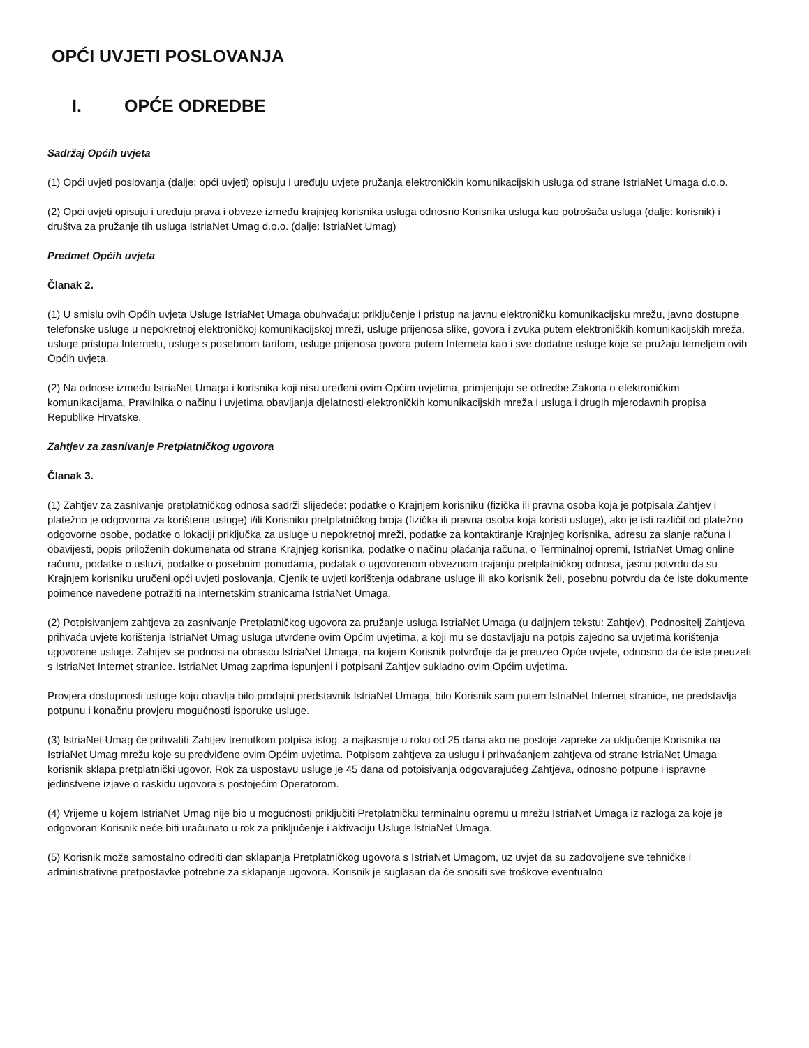OPĆI UVJETI POSLOVANJA
I. OPĆE ODREDBE
Sadržaj Općih uvjeta
(1) Opći uvjeti poslovanja (dalje: opći uvjeti) opisuju i uređuju uvjete pružanja elektroničkih komunikacijskih usluga od strane IstriaNet Umaga d.o.o.
(2) Opći uvjeti opisuju i uređuju prava i obveze između krajnjeg korisnika usluga odnosno Korisnika usluga kao potrošača usluga (dalje: korisnik) i društva za pružanje tih usluga IstriaNet Umag d.o.o. (dalje: IstriaNet Umag)
Predmet Općih uvjeta
Članak 2.
(1) U smislu ovih Općih uvjeta Usluge IstriaNet Umaga obuhvaćaju: priključenje i pristup na javnu elektroničku komunikacijsku mrežu, javno dostupne telefonske usluge u nepokretnoj elektroničkoj komunikacijskoj mreži, usluge prijenosa slike, govora i zvuka putem elektroničkih komunikacijskih mreža, usluge pristupa Internetu, usluge s posebnom tarifom, usluge prijenosa govora putem Interneta kao i sve dodatne usluge koje se pružaju temeljem ovih Općih uvjeta.
(2) Na odnose između IstriaNet Umaga i korisnika koji nisu uređeni ovim Općim uvjetima, primjenjuju se odredbe Zakona o elektroničkim komunikacijama, Pravilnika o načinu i uvjetima obavljanja djelatnosti elektroničkih komunikacijskih mreža i usluga i drugih mjerodavnih propisa Republike Hrvatske.
Zahtjev za zasnivanje Pretplatničkog ugovora
Članak 3.
(1) Zahtjev za zasnivanje pretplatničkog odnosa sadrži slijedeće: podatke o Krajnjem korisniku (fizička ili pravna osoba koja je potpisala Zahtjev i platežno je odgovorna za korištene usluge) i/ili Korisniku pretplatničkog broja (fizička ili pravna osoba koja koristi usluge), ako je isti različit od platežno odgovorne osobe, podatke o lokaciji priključka za usluge u nepokretnoj mreži, podatke za kontaktiranje Krajnjeg korisnika, adresu za slanje računa i obavijesti, popis priloženih dokumenata od strane Krajnjeg korisnika, podatke o načinu plaćanja računa, o Terminalnoj opremi, IstriaNet Umag online računu, podatke o usluzi, podatke o posebnim ponudama, podatak o ugovorenom obveznom trajanju pretplatničkog odnosa, jasnu potvrdu da su Krajnjem korisniku uručeni opći uvjeti poslovanja, Cjenik te uvjeti korištenja odabrane usluge ili ako korisnik želi, posebnu potvrdu da će iste dokumente poimence navedene potražiti na internetskim stranicama IstriaNet Umaga.
(2) Potpisivanjem zahtjeva za zasnivanje Pretplatničkog ugovora za pružanje usluga IstriaNet Umaga (u daljnjem tekstu: Zahtjev), Podnositelj Zahtjeva prihvaća uvjete korištenja IstriaNet Umag usluga utvrđene ovim Općim uvjetima, a koji mu se dostavljaju na potpis zajedno sa uvjetima korištenja ugovorene usluge. Zahtjev se podnosi na obrascu IstriaNet Umaga, na kojem Korisnik potvrđuje da je preuzeo Opće uvjete, odnosno da će iste preuzeti s IstriaNet Internet stranice. IstriaNet Umag zaprima ispunjeni i potpisani Zahtjev sukladno ovim Općim uvjetima.
Provjera dostupnosti usluge koju obavlja bilo prodajni predstavnik IstriaNet Umaga, bilo Korisnik sam putem IstriaNet Internet stranice, ne predstavlja potpunu i konačnu provjeru mogućnosti isporuke usluge.
(3) IstriaNet Umag će prihvatiti Zahtjev trenutkom potpisa istog, a najkasnije u roku od 25 dana ako ne postoje zapreke za uključenje Korisnika na IstriaNet Umag mrežu koje su predviđene ovim Općim uvjetima. Potpisom zahtjeva za uslugu i prihvaćanjem zahtjeva od strane IstriaNet Umaga korisnik sklapa pretplatnički ugovor. Rok za uspostavu usluge je 45 dana od potpisivanja odgovarajućeg Zahtjeva, odnosno potpune i ispravne jedinstvene izjave o raskidu ugovora s postojećim Operatorom.
(4) Vrijeme u kojem IstriaNet Umag nije bio u mogućnosti priključiti Pretplatničku terminalnu opremu u mrežu IstriaNet Umaga iz razloga za koje je odgovoran Korisnik neće biti uračunato u rok za priključenje i aktivaciju Usluge IstriaNet Umaga.
(5) Korisnik može samostalno odrediti dan sklapanja Pretplatničkog ugovora s IstriaNet Umagom, uz uvjet da su zadovoljene sve tehničke i administrativne pretpostavke potrebne za sklapanje ugovora. Korisnik je suglasan da će snositi sve troškove eventualno